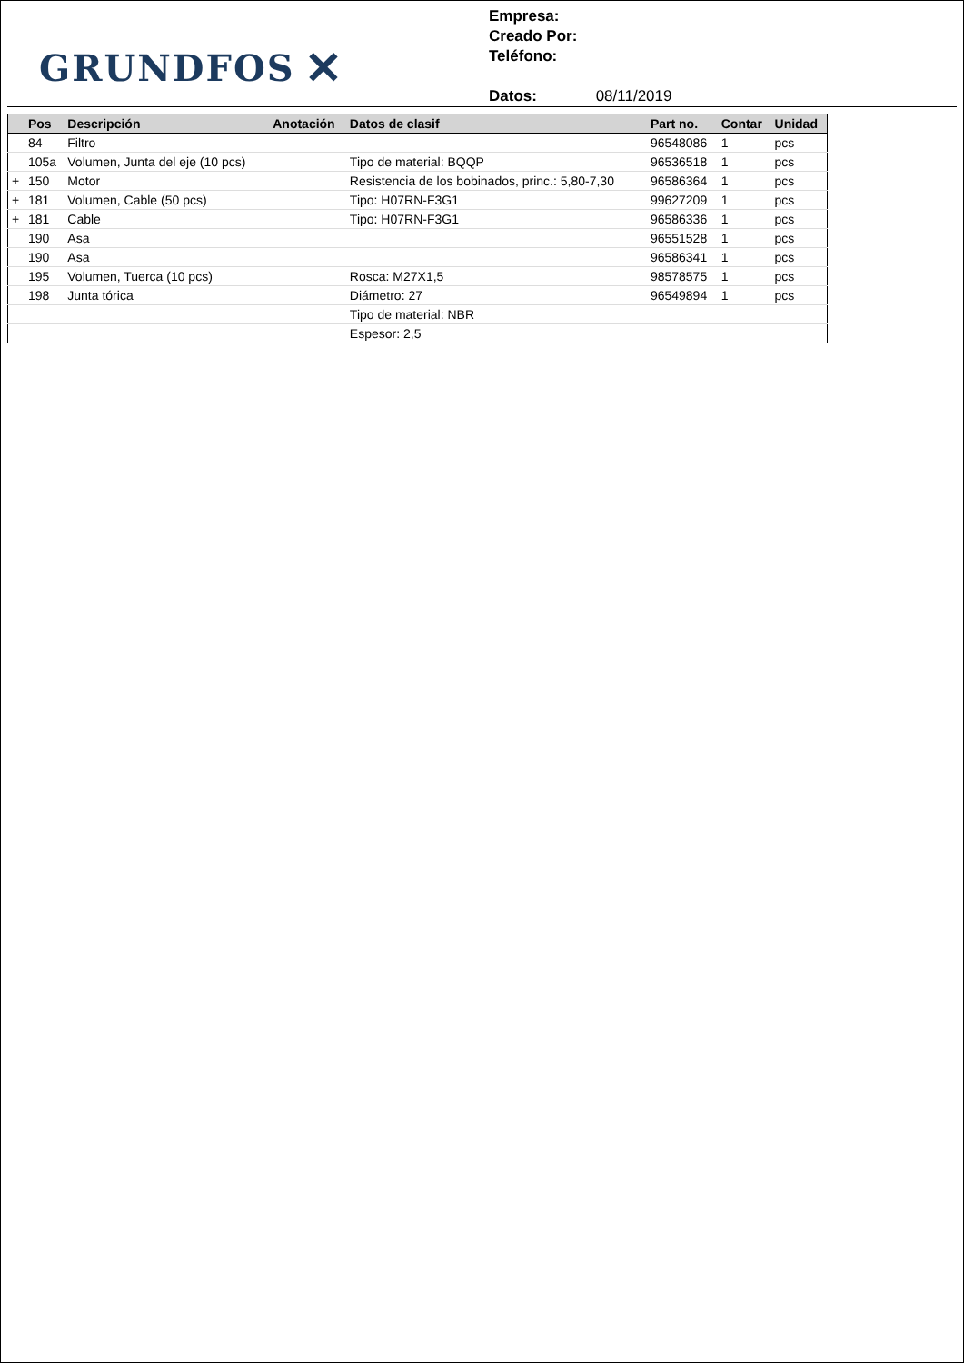GRUNDFOS ✕
Empresa:
Creado Por:
Teléfono:
Datos: 08/11/2019
| | Pos | Descripción | Anotación | Datos de clasif | Part no. | Contar | Unidad |
| --- | --- | --- | --- | --- | --- | --- | --- |
| | 84 | Filtro | | | 96548086 | 1 | pcs |
| | 105a | Volumen, Junta del eje (10 pcs) | | Tipo de material: BQQP | 96536518 | 1 | pcs |
| + | 150 | Motor | | Resistencia de los bobinados, princ.: 5,80-7,30 | 96586364 | 1 | pcs |
| + | 181 | Volumen, Cable (50 pcs) | | Tipo: H07RN-F3G1 | 99627209 | 1 | pcs |
| + | 181 | Cable | | Tipo: H07RN-F3G1 | 96586336 | 1 | pcs |
| | 190 | Asa | | | 96551528 | 1 | pcs |
| | 190 | Asa | | | 96586341 | 1 | pcs |
| | 195 | Volumen, Tuerca (10 pcs) | | Rosca: M27X1,5 | 98578575 | 1 | pcs |
| | 198 | Junta tórica | | Diámetro: 27 | 96549894 | 1 | pcs |
| | | | | Tipo de material: NBR | | | |
| | | | | Espesor: 2,5 | | | |